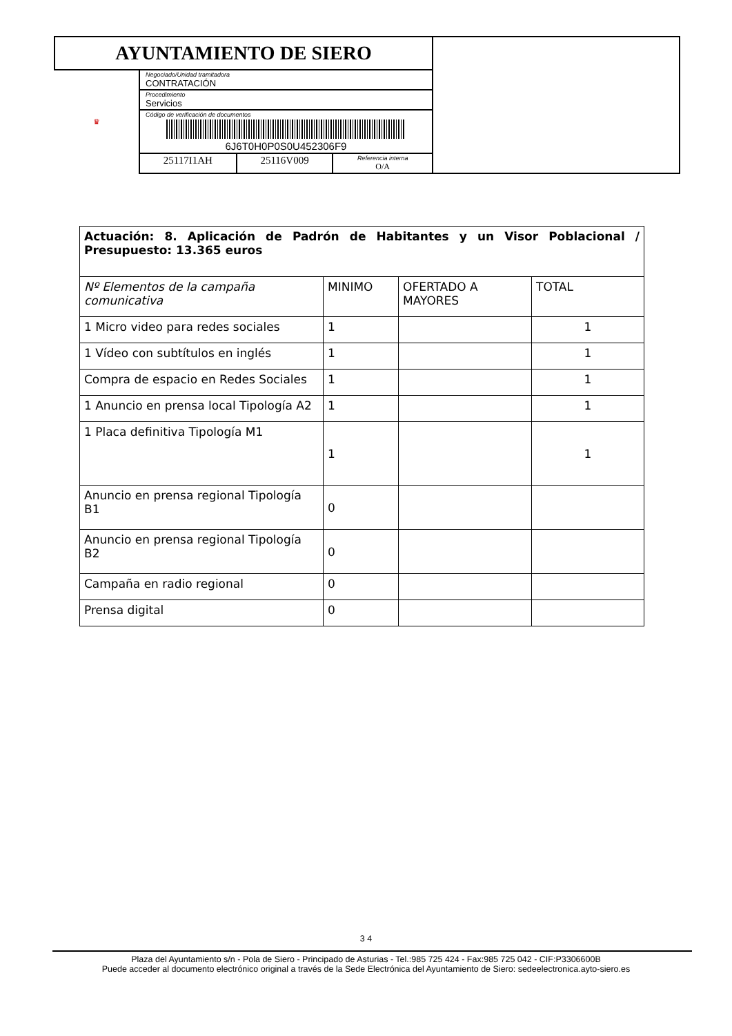| AYUNTAMIENTO DE SIERO | | | | |
| ♛ | Negociado/Unidad tramitadora CONTRATACIÓN | | | |
| | Procedimiento Servicios | | | |
| | Código de verificación de documentos 6J6T0H0P0S0U452306F9 | | | |
| | 25117I1AH | 25116V009 | Referencia interna O/A | |
| Actuación: 8. Aplicación de Padrón de Habitantes y un Visor Poblacional / Presupuesto: 13.365 euros | | | |
| Nº Elementos de la campaña comunicativa | MINIMO | OFERTADO A MAYORES | TOTAL |
| 1 Micro video para redes sociales | 1 | | 1 |
| 1 Vídeo con subtítulos en inglés | 1 | | 1 |
| Compra de espacio en Redes Sociales | 1 | | 1 |
| 1 Anuncio en prensa local Tipología A2 | 1 | | 1 |
| 1 Placa definitiva Tipología M1 | 1 | | 1 |
| Anuncio en prensa regional Tipología B1 | 0 | | |
| Anuncio en prensa regional Tipología B2 | 0 | | |
| Campaña en radio regional | 0 | | |
| Prensa digital | 0 | | |
3 4
Plaza del Ayuntamiento s/n - Pola de Siero - Principado de Asturias - Tel.:985 725 424 - Fax:985 725 042 - CIF:P3306600B
Puede acceder al documento electrónico original a través de la Sede Electrónica del Ayuntamiento de Siero: sedeelectronica.ayto-siero.es